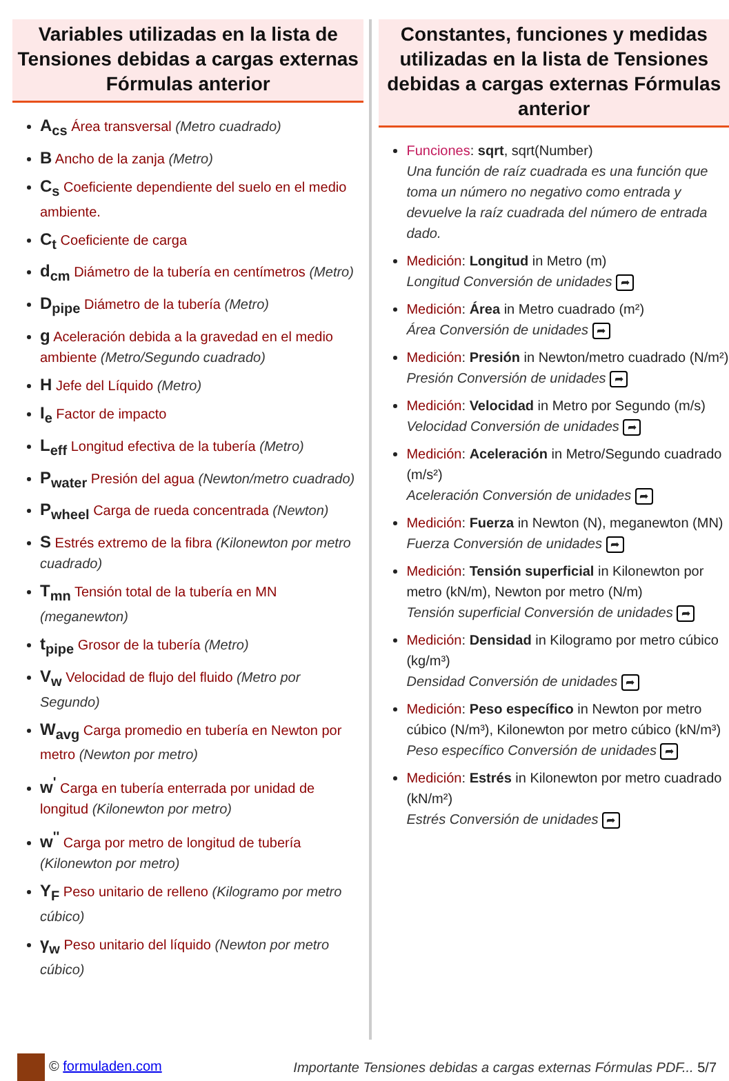Variables utilizadas en la lista de Tensiones debidas a cargas externas Fórmulas anterior
A<sub>cs</sub> Área transversal (Metro cuadrado)
B Ancho de la zanja (Metro)
C<sub>s</sub> Coeficiente dependiente del suelo en el medio ambiente.
C<sub>t</sub> Coeficiente de carga
d<sub>cm</sub> Diámetro de la tubería en centímetros (Metro)
D<sub>pipe</sub> Diámetro de la tubería (Metro)
g Aceleración debida a la gravedad en el medio ambiente (Metro/Segundo cuadrado)
H Jefe del Líquido (Metro)
I<sub>e</sub> Factor de impacto
L<sub>eff</sub> Longitud efectiva de la tubería (Metro)
P<sub>water</sub> Presión del agua (Newton/metro cuadrado)
P<sub>wheel</sub> Carga de rueda concentrada (Newton)
S Estrés extremo de la fibra (Kilonewton por metro cuadrado)
T<sub>mn</sub> Tensión total de la tubería en MN (meganewton)
t<sub>pipe</sub> Grosor de la tubería (Metro)
V<sub>w</sub> Velocidad de flujo del fluido (Metro por Segundo)
W<sub>avg</sub> Carga promedio en tubería en Newton por metro (Newton por metro)
w<sup>'</sup> Carga en tubería enterrada por unidad de longitud (Kilonewton por metro)
w<sup>''</sup> Carga por metro de longitud de tubería (Kilonewton por metro)
Y<sub>F</sub> Peso unitario de relleno (Kilogramo por metro cúbico)
γ<sub>w</sub> Peso unitario del líquido (Newton por metro cúbico)
Constantes, funciones y medidas utilizadas en la lista de Tensiones debidas a cargas externas Fórmulas anterior
Funciones: sqrt, sqrt(Number)
Una función de raíz cuadrada es una función que toma un número no negativo como entrada y devuelve la raíz cuadrada del número de entrada dado.
Medición: Longitud in Metro (m)
Longitud Conversión de unidades ➦
Medición: Área in Metro cuadrado (m²)
Área Conversión de unidades ➦
Medición: Presión in Newton/metro cuadrado (N/m²)
Presión Conversión de unidades ➦
Medición: Velocidad in Metro por Segundo (m/s)
Velocidad Conversión de unidades ➦
Medición: Aceleración in Metro/Segundo cuadrado (m/s²)
Aceleración Conversión de unidades ➦
Medición: Fuerza in Newton (N), meganewton (MN)
Fuerza Conversión de unidades ➦
Medición: Tensión superficial in Kilonewton por metro (kN/m), Newton por metro (N/m)
Tensión superficial Conversión de unidades ➦
Medición: Densidad in Kilogramo por metro cúbico (kg/m³)
Densidad Conversión de unidades ➦
Medición: Peso específico in Newton por metro cúbico (N/m³), Kilonewton por metro cúbico (kN/m³)
Peso específico Conversión de unidades ➦
Medición: Estrés in Kilonewton por metro cuadrado (kN/m²)
Estrés Conversión de unidades ➦
© formuladen.com
Importante Tensiones debidas a cargas externas Fórmulas PDF... 5/7